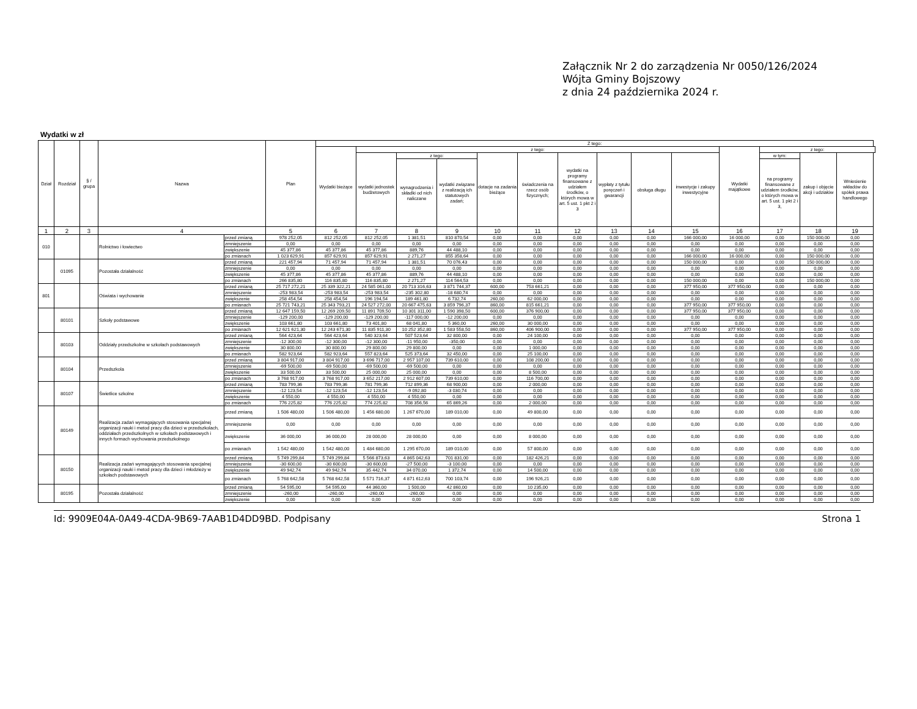Załącznik Nr 2 do zarządzenia Nr 0050/126/2024
Wójta Gminy Bojszowy
z dnia 24 października 2024 r.
Wydatki w zł
| Dział | Rozdział | § / grupa | Nazwa | | Plan | Z tego: | | | | | | | | | | | | | |
| --- | --- | --- | --- | --- | --- | --- | --- | --- | --- | --- | --- | --- | --- | --- | --- | --- | --- | --- | --- |
| | | | | | | Wydatki bieżące | z tego: | | | | | | | | | Wydatki majątkowe | z tego: | | |
| | | | | | | | wydatki jednostek budżetowych | z tego: | | dotacje na zadania bieżące | świadczenia na rzecz osób fizycznych; | wydatki na programy finansowane z udziałem środków, o których mowa w art. 5 ust. 1 pkt 2 i 3 | wypłaty z tytułu poręczeń i gwarancji | obsługa długu | inwestycje i zakupy inwestycyjne | | w tym: | zakup i objęcie akcji i udziałów | Wniesienie wkładów do spółek prawa handlowego |
| | | | | | | | | wynagrodzenia i składki od nich naliczane | wydatki związane z realizacją ich statutowych zadań; | | | | | | | | na programy finansowane z udziałem środków, o których mowa w art. 5 ust. 1 pkt 2 i 3, | | |
| 1 | 2 | 3 | 4 | | 5 | 6 | 7 | 8 | 9 | 10 | 11 | 12 | 13 | 14 | 15 | 16 | 17 | 18 | 19 |
| 010 | | | Rolnictwo i łowiectwo | przed zmianą | 978 252,05 | 812 252,05 | 812 252,05 | 1 381,51 | 810 870,54 | 0,00 | 0,00 | 0,00 | 0,00 | 0,00 | 166 000,00 | 16 000,00 | 0,00 | 150 000,00 | 0,00 |
| | | | | zmniejszenie | 0,00 | 0,00 | 0,00 | 0,00 | 0,00 | 0,00 | 0,00 | 0,00 | 0,00 | 0,00 | 0,00 | 0,00 | 0,00 | 0,00 | 0,00 |
| | | | | zwiększenie | 45 377,86 | 45 377,86 | 45 377,86 | 889,76 | 44 488,10 | 0,00 | 0,00 | 0,00 | 0,00 | 0,00 | 0,00 | 0,00 | 0,00 | 0,00 | 0,00 |
| | | | | po zmianach | 1 023 629,91 | 857 629,91 | 857 629,91 | 2 271,27 | 855 358,64 | 0,00 | 0,00 | 0,00 | 0,00 | 0,00 | 166 000,00 | 16 000,00 | 0,00 | 150 000,00 | 0,00 |
| | 01095 | | Pozostała działalność | przed zmianą | 221 457,94 | 71 457,94 | 71 457,94 | 1 381,51 | 70 076,43 | 0,00 | 0,00 | 0,00 | 0,00 | 0,00 | 150 000,00 | 0,00 | 0,00 | 150 000,00 | 0,00 |
| | | | | zmniejszenie | 0,00 | 0,00 | 0,00 | 0,00 | 0,00 | 0,00 | 0,00 | 0,00 | 0,00 | 0,00 | 0,00 | 0,00 | 0,00 | 0,00 | 0,00 |
| | | | | zwiększenie | 45 377,86 | 45 377,86 | 45 377,86 | 889,76 | 44 488,10 | 0,00 | 0,00 | 0,00 | 0,00 | 0,00 | 0,00 | 0,00 | 0,00 | 0,00 | 0,00 |
| | | | | po zmianach | 266 835,80 | 116 835,80 | 116 835,80 | 2 271,27 | 114 564,53 | 0,00 | 0,00 | 0,00 | 0,00 | 0,00 | 150 000,00 | 0,00 | 0,00 | 150 000,00 | 0,00 |
| 801 | | | Oświata i wychowanie | przed zmianą | 25 717 272,21 | 25 339 322,21 | 24 585 061,00 | 20 713 316,63 | 3 871 744,37 | 600,00 | 753 661,21 | 0,00 | 0,00 | 0,00 | 377 950,00 | 377 950,00 | 0,00 | 0,00 | 0,00 |
| | | | | zmniejszenie | -253 983,54 | -253 983,54 | -253 983,54 | -235 302,80 | -18 680,74 | 0,00 | 0,00 | 0,00 | 0,00 | 0,00 | 0,00 | 0,00 | 0,00 | 0,00 | 0,00 |
| | | | | zwiększenie | 258 454,54 | 258 454,54 | 196 194,54 | 189 461,80 | 6 732,74 | 260,00 | 62 000,00 | 0,00 | 0,00 | 0,00 | 0,00 | 0,00 | 0,00 | 0,00 | 0,00 |
| | | | | po zmianach | 25 721 743,21 | 25 343 793,21 | 24 527 272,00 | 20 667 475,63 | 3 859 796,37 | 860,00 | 815 661,21 | 0,00 | 0,00 | 0,00 | 377 950,00 | 377 950,00 | 0,00 | 0,00 | 0,00 |
| | 80101 | | Szkoły podstawowe | przed zmianą | 12 647 159,50 | 12 269 209,50 | 11 891 709,50 | 10 301 311,00 | 1 590 398,50 | 600,00 | 376 900,00 | 0,00 | 0,00 | 0,00 | 377 950,00 | 377 950,00 | 0,00 | 0,00 | 0,00 |
| | | | | zmniejszenie | -129 200,00 | -129 200,00 | -129 200,00 | -117 000,00 | -12 200,00 | 0,00 | 0,00 | 0,00 | 0,00 | 0,00 | 0,00 | 0,00 | 0,00 | 0,00 | 0,00 |
| | | | | zwiększenie | 103 661,80 | 103 661,80 | 73 401,80 | 68 041,80 | 5 360,00 | 260,00 | 30 000,00 | 0,00 | 0,00 | 0,00 | 0,00 | 0,00 | 0,00 | 0,00 | 0,00 |
| | | | | po zmianach | 12 621 621,30 | 12 243 671,30 | 11 835 911,30 | 10 252 352,80 | 1 583 558,50 | 860,00 | 406 900,00 | 0,00 | 0,00 | 0,00 | 377 950,00 | 377 950,00 | 0,00 | 0,00 | 0,00 |
| | 80103 | | Oddziały przedszkolne w szkołach podstawowych | przed zmianą | 564 423,64 | 564 423,64 | 540 323,64 | 507 523,64 | 32 800,00 | 0,00 | 24 100,00 | 0,00 | 0,00 | 0,00 | 0,00 | 0,00 | 0,00 | 0,00 | 0,00 |
| | | | | zmniejszenie | -12 300,00 | -12 300,00 | -12 300,00 | -11 950,00 | -350,00 | 0,00 | 0,00 | 0,00 | 0,00 | 0,00 | 0,00 | 0,00 | 0,00 | 0,00 | 0,00 |
| | | | | zwiększenie | 30 800,00 | 30 800,00 | 29 800,00 | 29 800,00 | 0,00 | 0,00 | 1 000,00 | 0,00 | 0,00 | 0,00 | 0,00 | 0,00 | 0,00 | 0,00 | 0,00 |
| | | | | po zmianach | 582 923,64 | 582 923,64 | 557 823,64 | 525 373,64 | 32 450,00 | 0,00 | 25 100,00 | 0,00 | 0,00 | 0,00 | 0,00 | 0,00 | 0,00 | 0,00 | 0,00 |
| | 80104 | | Przedszkola | przed zmianą | 3 804 917,00 | 3 804 917,00 | 3 696 717,00 | 2 957 107,00 | 739 610,00 | 0,00 | 108 200,00 | 0,00 | 0,00 | 0,00 | 0,00 | 0,00 | 0,00 | 0,00 | 0,00 |
| | | | | zmniejszenie | -69 500,00 | -69 500,00 | -69 500,00 | -69 500,00 | 0,00 | 0,00 | 0,00 | 0,00 | 0,00 | 0,00 | 0,00 | 0,00 | 0,00 | 0,00 | 0,00 |
| | | | | zwiększenie | 33 500,00 | 33 500,00 | 25 000,00 | 25 000,00 | 0,00 | 0,00 | 8 500,00 | 0,00 | 0,00 | 0,00 | 0,00 | 0,00 | 0,00 | 0,00 | 0,00 |
| | | | | po zmianach | 3 768 917,00 | 3 768 917,00 | 3 652 217,00 | 2 912 607,00 | 739 610,00 | 0,00 | 116 700,00 | 0,00 | 0,00 | 0,00 | 0,00 | 0,00 | 0,00 | 0,00 | 0,00 |
| | 80107 | | Świetlice szkolne | przed zmianą | 783 799,36 | 783 799,36 | 781 799,36 | 712 899,36 | 68 900,00 | 0,00 | 2 000,00 | 0,00 | 0,00 | 0,00 | 0,00 | 0,00 | 0,00 | 0,00 | 0,00 |
| | | | | zmniejszenie | -12 123,54 | -12 123,54 | -12 123,54 | -9 092,80 | -3 030,74 | 0,00 | 0,00 | 0,00 | 0,00 | 0,00 | 0,00 | 0,00 | 0,00 | 0,00 | 0,00 |
| | | | | zwiększenie | 4 550,00 | 4 550,00 | 4 550,00 | 4 550,00 | 0,00 | 0,00 | 0,00 | 0,00 | 0,00 | 0,00 | 0,00 | 0,00 | 0,00 | 0,00 | 0,00 |
| | | | | po zmianach | 776 225,82 | 776 225,82 | 774 225,82 | 708 356,56 | 65 869,26 | 0,00 | 2 000,00 | 0,00 | 0,00 | 0,00 | 0,00 | 0,00 | 0,00 | 0,00 | 0,00 |
| | 80149 | | Realizacja zadań wymagających stosowania specjalnej organizacji nauki i metod pracy dla dzieci w przedszkolach, oddziałach przedszkolnych w szkołach podstawowych i innych formach wychowania przedszkolnego | przed zmianą | 1 506 480,00 | 1 506 480,00 | 1 456 680,00 | 1 267 670,00 | 189 010,00 | 0,00 | 49 800,00 | 0,00 | 0,00 | 0,00 | 0,00 | 0,00 | 0,00 | 0,00 | 0,00 |
| | | | | zmniejszenie | 0,00 | 0,00 | 0,00 | 0,00 | 0,00 | 0,00 | 0,00 | 0,00 | 0,00 | 0,00 | 0,00 | 0,00 | 0,00 | 0,00 | 0,00 |
| | | | | zwiększenie | 36 000,00 | 36 000,00 | 28 000,00 | 28 000,00 | 0,00 | 0,00 | 8 000,00 | 0,00 | 0,00 | 0,00 | 0,00 | 0,00 | 0,00 | 0,00 | 0,00 |
| | | | | po zmianach | 1 542 480,00 | 1 542 480,00 | 1 484 680,00 | 1 295 670,00 | 189 010,00 | 0,00 | 57 800,00 | 0,00 | 0,00 | 0,00 | 0,00 | 0,00 | 0,00 | 0,00 | 0,00 |
| | 80150 | | Realizacja zadań wymagających stosowania specjalnej organizacji nauki i metod pracy dla dzieci i młodzieży w szkołach podstawowych | przed zmianą | 5 749 299,84 | 5 749 299,84 | 5 566 873,63 | 4 865 042,63 | 701 831,00 | 0,00 | 182 426,21 | 0,00 | 0,00 | 0,00 | 0,00 | 0,00 | 0,00 | 0,00 | 0,00 |
| | | | | zmniejszenie | -30 600,00 | -30 600,00 | -30 600,00 | -27 500,00 | -3 100,00 | 0,00 | 0,00 | 0,00 | 0,00 | 0,00 | 0,00 | 0,00 | 0,00 | 0,00 | 0,00 |
| | | | | zwiększenie | 49 942,74 | 49 942,74 | 35 442,74 | 34 070,00 | 1 372,74 | 0,00 | 14 500,00 | 0,00 | 0,00 | 0,00 | 0,00 | 0,00 | 0,00 | 0,00 | 0,00 |
| | | | | po zmianach | 5 768 642,58 | 5 768 642,58 | 5 571 716,37 | 4 871 612,63 | 700 103,74 | 0,00 | 196 926,21 | 0,00 | 0,00 | 0,00 | 0,00 | 0,00 | 0,00 | 0,00 | 0,00 |
| | 80195 | | Pozostała działalność | przed zmianą | 54 595,00 | 54 595,00 | 44 360,00 | 1 500,00 | 42 860,00 | 0,00 | 10 235,00 | 0,00 | 0,00 | 0,00 | 0,00 | 0,00 | 0,00 | 0,00 | 0,00 |
| | | | | zmniejszenie | -260,00 | -260,00 | -260,00 | -260,00 | 0,00 | 0,00 | 0,00 | 0,00 | 0,00 | 0,00 | 0,00 | 0,00 | 0,00 | 0,00 | 0,00 |
| | | | | zwiększenie | 0,00 | 0,00 | 0,00 | 0,00 | 0,00 | 0,00 | 0,00 | 0,00 | 0,00 | 0,00 | 0,00 | 0,00 | 0,00 | 0,00 | 0,00 |
Id: 9909E04A-0A49-4CDA-9B69-7AAB1D4DD9BD. Podpisany Strona 1